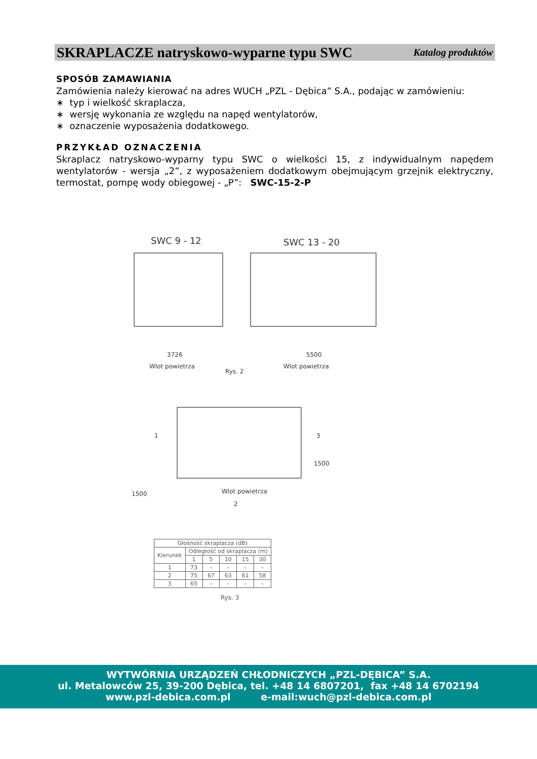SKRAPLACZE natryskowo-wyparne typu SWC Katalog produktów
SPOSÓB ZAMAWIANIA
Zamówienia należy kierować na adres WUCH „PZL - Dębica” S.A., podając w zamówieniu:
∗ typ i wielkość skraplacza,
∗ wersję wykonania ze względu na napęd wentylatorów,
∗ oznaczenie wyposażenia dodatkowego.
PRZYKŁAD OZNACZENIA
Skraplacz natryskowo-wyparny typu SWC o wielkości 15, z indywidualnym napędem wentylatorów - wersja „2”, z wyposażeniem dodatkowym obejmującym grzejnik elektryczny, termostat, pompę wody obiegowej - „P”: SWC-15-2-P
SWC 9 - 12
SWC 13 - 20
3726
5500
Wlot powietrza
Rys. 2
Wlot powietrza
1
3
Wlot powietrza
2
1500
1500
| Głośność skraplacza (dB) | | | | | |
| --- | --- | --- | --- | --- | --- |
| Kierunek | Odległość od skraplacza (m) | | | | |
| | 1 | 5 | 10 | 15 | 30 |
| 1 | 73 | – | – | – | – |
| 2 | 75 | 67 | 63 | 61 | 58 |
| 3 | 65 | – | – | – | – |
Rys. 3
WYTWÓRNIA URZĄDZEŃ CHŁODNICZYCH „PZL-DĘBICA” S.A.
ul. Metalowców 25, 39-200 Dębica, tel. +48 14 6807201, fax +48 14 6702194
www.pzl-debica.com.pl e-mail:wuch@pzl-debica.com.pl